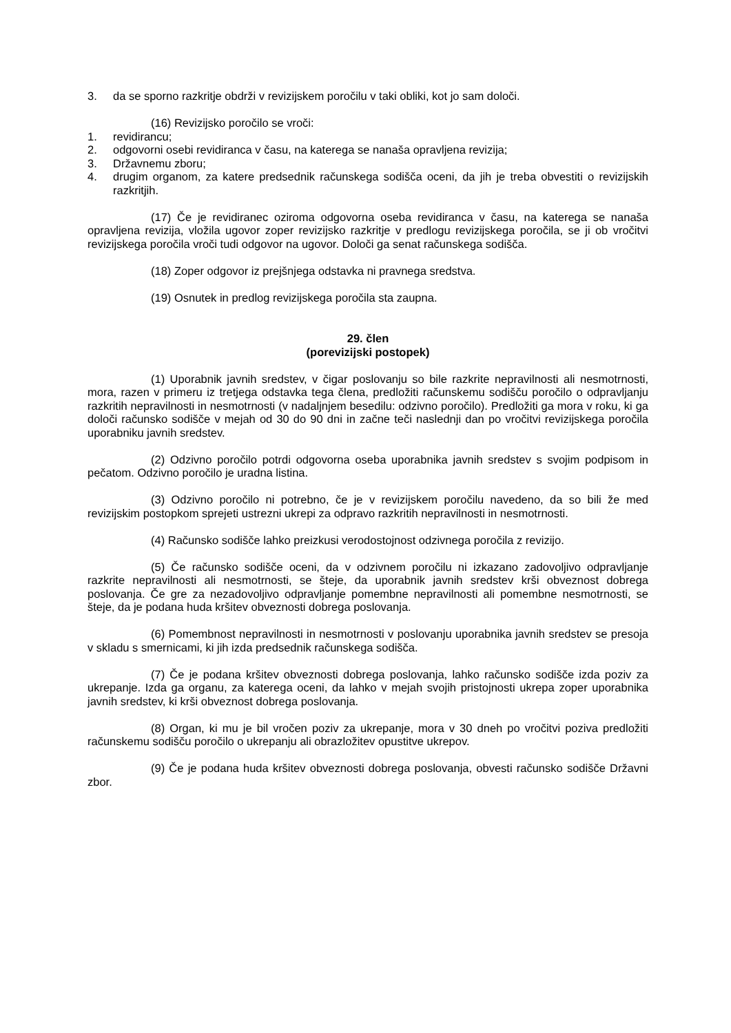3. da se sporno razkritje obdrži v revizijskem poročilu v taki obliki, kot jo sam določi.
(16) Revizijsko poročilo se vroči:
1. revidirancu;
2. odgovorni osebi revidiranca v času, na katerega se nanaša opravljena revizija;
3. Državnemu zboru;
4. drugim organom, za katere predsednik računskega sodišča oceni, da jih je treba obvestiti o revizijskih razkritjih.
(17) Če je revidiranec oziroma odgovorna oseba revidiranca v času, na katerega se nanaša opravljena revizija, vložila ugovor zoper revizijsko razkritje v predlogu revizijskega poročila, se ji ob vročitvi revizijskega poročila vroči tudi odgovor na ugovor. Določi ga senat računskega sodišča.
(18) Zoper odgovor iz prejšnjega odstavka ni pravnega sredstva.
(19) Osnutek in predlog revizijskega poročila sta zaupna.
29. člen
(porevizijski postopek)
(1) Uporabnik javnih sredstev, v čigar poslovanju so bile razkrite nepravilnosti ali nesmotrnosti, mora, razen v primeru iz tretjega odstavka tega člena, predložiti računskemu sodišču poročilo o odpravljanju razkritih nepravilnosti in nesmotrnosti (v nadaljnjem besedilu: odzivno poročilo). Predložiti ga mora v roku, ki ga določi računsko sodišče v mejah od 30 do 90 dni in začne teči naslednji dan po vročitvi revizijskega poročila uporabniku javnih sredstev.
(2) Odzivno poročilo potrdi odgovorna oseba uporabnika javnih sredstev s svojim podpisom in pečatom. Odzivno poročilo je uradna listina.
(3) Odzivno poročilo ni potrebno, če je v revizijskem poročilu navedeno, da so bili že med revizijskim postopkom sprejeti ustrezni ukrepi za odpravo razkritih nepravilnosti in nesmotrnosti.
(4) Računsko sodišče lahko preizkusi verodostojnost odzivnega poročila z revizijo.
(5) Če računsko sodišče oceni, da v odzivnem poročilu ni izkazano zadovoljivo odpravljanje razkrite nepravilnosti ali nesmotrnosti, se šteje, da uporabnik javnih sredstev krši obveznost dobrega poslovanja. Če gre za nezadovoljivo odpravljanje pomembne nepravilnosti ali pomembne nesmotrnosti, se šteje, da je podana huda kršitev obveznosti dobrega poslovanja.
(6) Pomembnost nepravilnosti in nesmotrnosti v poslovanju uporabnika javnih sredstev se presoja v skladu s smernicami, ki jih izda predsednik računskega sodišča.
(7) Če je podana kršitev obveznosti dobrega poslovanja, lahko računsko sodišče izda poziv za ukrepanje. Izda ga organu, za katerega oceni, da lahko v mejah svojih pristojnosti ukrepa zoper uporabnika javnih sredstev, ki krši obveznost dobrega poslovanja.
(8) Organ, ki mu je bil vročen poziv za ukrepanje, mora v 30 dneh po vročitvi poziva predložiti računskemu sodišču poročilo o ukrepanju ali obrazložitev opustitve ukrepov.
(9) Če je podana huda kršitev obveznosti dobrega poslovanja, obvesti računsko sodišče Državni zbor.